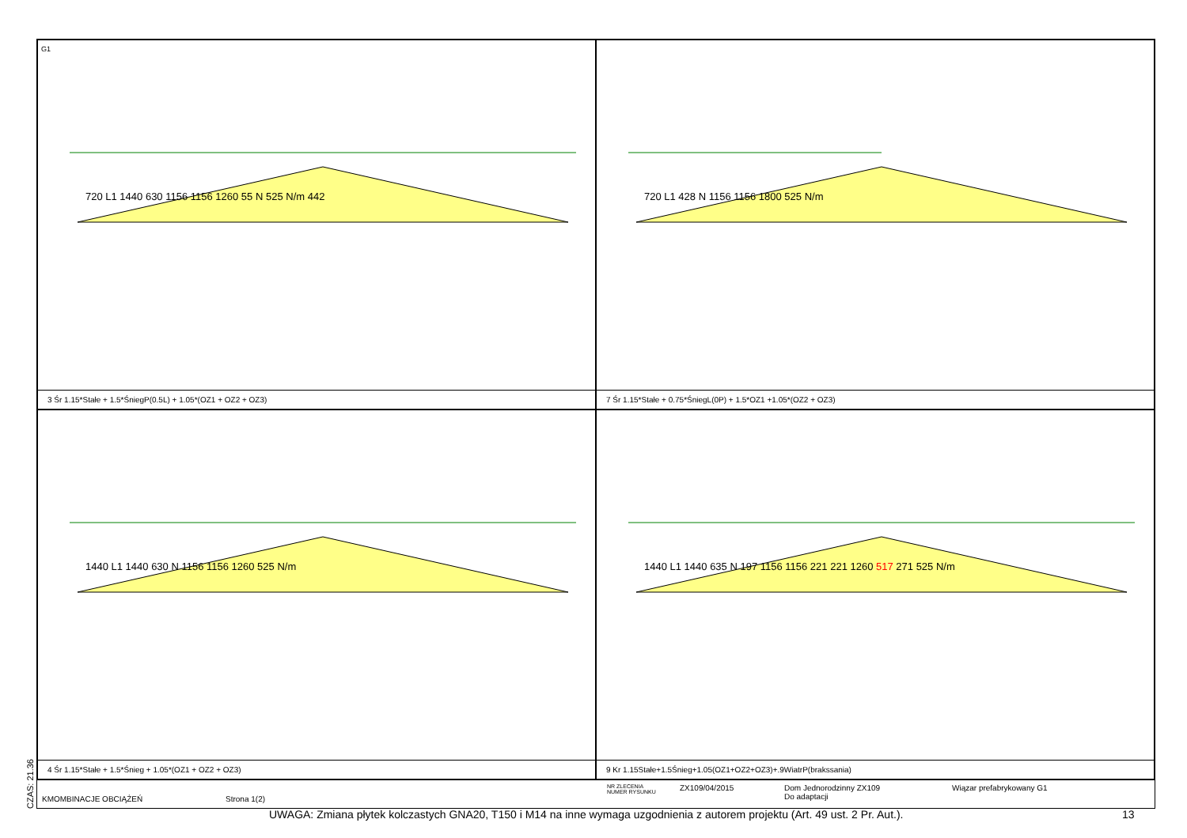G1
720 L1 1440 630 1156 1156 1260 55 N 525 N/m 442
3 Śr 1.15*Stałe + 1.5*ŚniegP(0.5L) + 1.05*(OZ1 + OZ2 + OZ3)
720 L1 428 N 1156 1156 1800 525 N/m
7 Śr 1.15*Stałe + 0.75*ŚniegL(0P) + 1.5*OZ1 +1.05*(OZ2 + OZ3)
1440 L1 1440 630 N 1156 1156 1260 525 N/m
4 Śr 1.15*Stałe + 1.5*Śnieg + 1.05*(OZ1 + OZ2 + OZ3)
1440 L1 1440 635 N 197 1156 1156 221 221 1260 517 271 525 N/m
9 Kr 1.15Stałe+1.5Śnieg+1.05(OZ1+OZ2+OZ3)+.9WiatrP(brakssania)
KMOMBINACJE OBCIĄŻEŃ Strona 1(2)
NR ZLECENIA
NUMER RYSUNKU
ZX109/04/2015 Dom Jednorodzinny ZX109
Do adaptacji
Wiązar prefabrykowany G1
CZAS: 21.36
UWAGA: Zmiana płytek kolczastych GNA20, T150 i M14 na inne wymaga uzgodnienia z autorem projektu (Art. 49 ust. 2 Pr. Aut.).
13